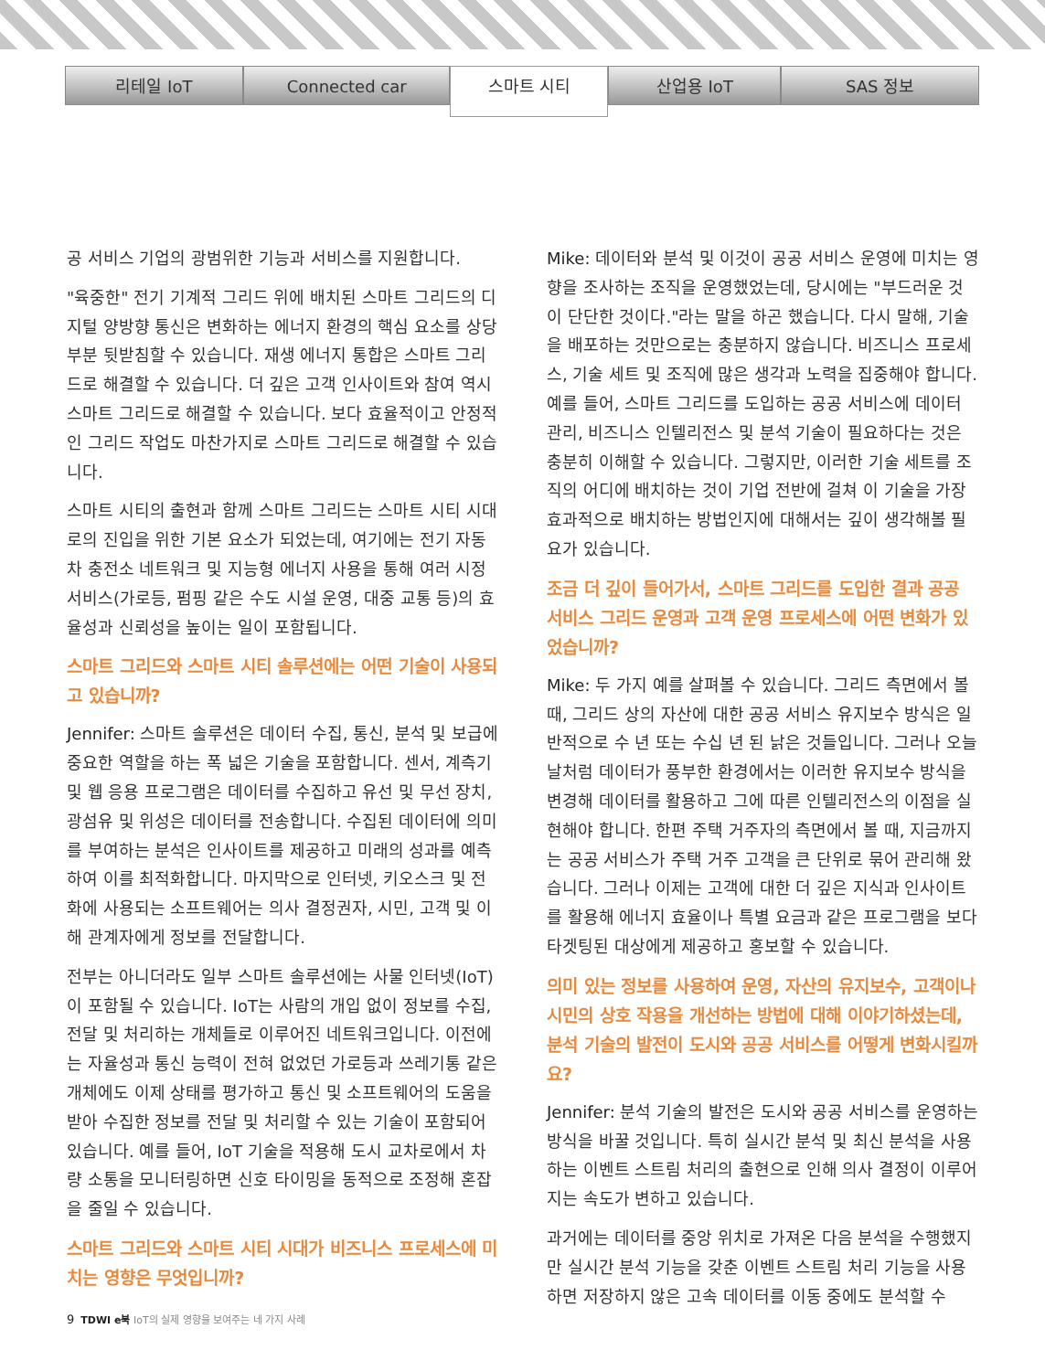리테일 IoT Connected car
스마트 시티
산업용 IoT SAS 정보
공 서비스 기업의 광범위한 기능과 서비스를 지원합니다.
"육중한" 전기 기계적 그리드 위에 배치된 스마트 그리드의 디지털 양방향 통신은 변화하는 에너지 환경의 핵심 요소를 상당 부분 뒷받침할 수 있습니다. 재생 에너지 통합은 스마트 그리드로 해결할 수 있습니다. 더 깊은 고객 인사이트와 참여 역시 스마트 그리드로 해결할 수 있습니다. 보다 효율적이고 안정적인 그리드 작업도 마찬가지로 스마트 그리드로 해결할 수 있습니다.
스마트 시티의 출현과 함께 스마트 그리드는 스마트 시티 시대로의 진입을 위한 기본 요소가 되었는데, 여기에는 전기 자동차 충전소 네트워크 및 지능형 에너지 사용을 통해 여러 시정 서비스(가로등, 펌핑 같은 수도 시설 운영, 대중 교통 등)의 효율성과 신뢰성을 높이는 일이 포함됩니다.
스마트 그리드와 스마트 시티 솔루션에는 어떤 기술이 사용되고 있습니까?
Jennifer: 스마트 솔루션은 데이터 수집, 통신, 분석 및 보급에 중요한 역할을 하는 폭 넓은 기술을 포함합니다. 센서, 계측기 및 웹 응용 프로그램은 데이터를 수집하고 유선 및 무선 장치, 광섬유 및 위성은 데이터를 전송합니다. 수집된 데이터에 의미를 부여하는 분석은 인사이트를 제공하고 미래의 성과를 예측하여 이를 최적화합니다. 마지막으로 인터넷, 키오스크 및 전화에 사용되는 소프트웨어는 의사 결정권자, 시민, 고객 및 이해 관계자에게 정보를 전달합니다.
전부는 아니더라도 일부 스마트 솔루션에는 사물 인터넷(IoT)이 포함될 수 있습니다. IoT는 사람의 개입 없이 정보를 수집, 전달 및 처리하는 개체들로 이루어진 네트워크입니다. 이전에는 자율성과 통신 능력이 전혀 없었던 가로등과 쓰레기통 같은 개체에도 이제 상태를 평가하고 통신 및 소프트웨어의 도움을 받아 수집한 정보를 전달 및 처리할 수 있는 기술이 포함되어 있습니다. 예를 들어, IoT 기술을 적용해 도시 교차로에서 차량 소통을 모니터링하면 신호 타이밍을 동적으로 조정해 혼잡을 줄일 수 있습니다.
스마트 그리드와 스마트 시티 시대가 비즈니스 프로세스에 미치는 영향은 무엇입니까?
Mike: 데이터와 분석 및 이것이 공공 서비스 운영에 미치는 영향을 조사하는 조직을 운영했었는데, 당시에는 "부드러운 것이 단단한 것이다."라는 말을 하곤 했습니다. 다시 말해, 기술을 배포하는 것만으로는 충분하지 않습니다. 비즈니스 프로세스, 기술 세트 및 조직에 많은 생각과 노력을 집중해야 합니다. 예를 들어, 스마트 그리드를 도입하는 공공 서비스에 데이터 관리, 비즈니스 인텔리전스 및 분석 기술이 필요하다는 것은 충분히 이해할 수 있습니다. 그렇지만, 이러한 기술 세트를 조직의 어디에 배치하는 것이 기업 전반에 걸쳐 이 기술을 가장 효과적으로 배치하는 방법인지에 대해서는 깊이 생각해볼 필요가 있습니다.
조금 더 깊이 들어가서, 스마트 그리드를 도입한 결과 공공 서비스 그리드 운영과 고객 운영 프로세스에 어떤 변화가 있었습니까?
Mike: 두 가지 예를 살펴볼 수 있습니다. 그리드 측면에서 볼 때, 그리드 상의 자산에 대한 공공 서비스 유지보수 방식은 일반적으로 수 년 또는 수십 년 된 낡은 것들입니다. 그러나 오늘날처럼 데이터가 풍부한 환경에서는 이러한 유지보수 방식을 변경해 데이터를 활용하고 그에 따른 인텔리전스의 이점을 실현해야 합니다. 한편 주택 거주자의 측면에서 볼 때, 지금까지는 공공 서비스가 주택 거주 고객을 큰 단위로 묶어 관리해 왔습니다. 그러나 이제는 고객에 대한 더 깊은 지식과 인사이트를 활용해 에너지 효율이나 특별 요금과 같은 프로그램을 보다 타겟팅된 대상에게 제공하고 홍보할 수 있습니다.
의미 있는 정보를 사용하여 운영, 자산의 유지보수, 고객이나 시민의 상호 작용을 개선하는 방법에 대해 이야기하셨는데, 분석 기술의 발전이 도시와 공공 서비스를 어떻게 변화시킬까요?
Jennifer: 분석 기술의 발전은 도시와 공공 서비스를 운영하는 방식을 바꿀 것입니다. 특히 실시간 분석 및 최신 분석을 사용하는 이벤트 스트림 처리의 출현으로 인해 의사 결정이 이루어지는 속도가 변하고 있습니다.
과거에는 데이터를 중앙 위치로 가져온 다음 분석을 수행했지만 실시간 분석 기능을 갖춘 이벤트 스트림 처리 기능을 사용하면 저장하지 않은 고속 데이터를 이동 중에도 분석할 수
9 TDWI e북 IoT의 실제 영향을 보여주는 네 가지 사례